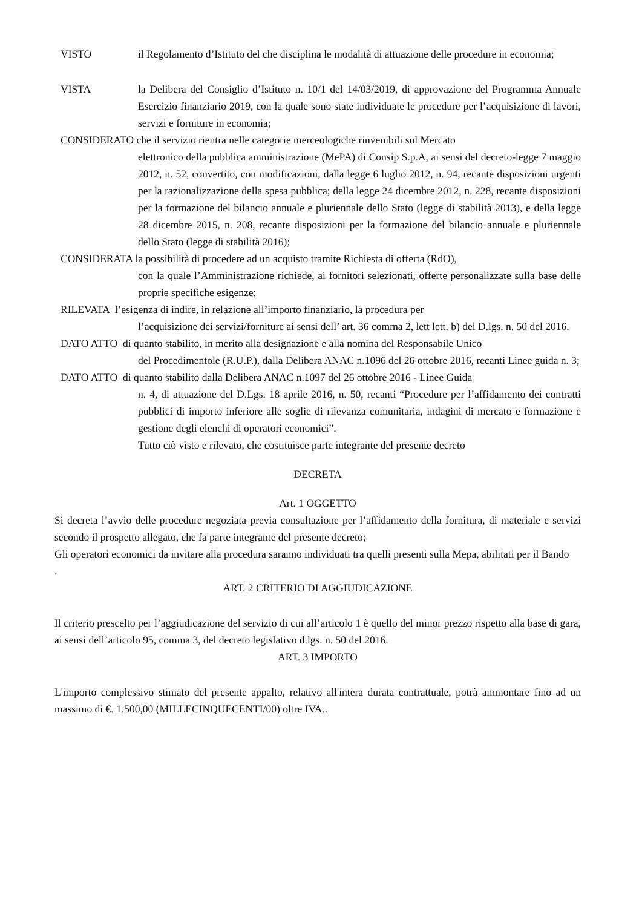VISTO il Regolamento d’Istituto del che disciplina le modalità di attuazione delle procedure in economia;
VISTA la Delibera del Consiglio d’Istituto n. 10/1 del 14/03/2019, di approvazione del Programma Annuale Esercizio finanziario 2019, con la quale sono state individuate le procedure per l’acquisizione di lavori, servizi e forniture in economia;
CONSIDERATO che il servizio rientra nelle categorie merceologiche rinvenibili sul Mercato
elettronico della pubblica amministrazione (MePA) di Consip S.p.A, ai sensi del decreto-legge 7 maggio 2012, n. 52, convertito, con modificazioni, dalla legge 6 luglio 2012, n. 94, recante disposizioni urgenti per la razionalizzazione della spesa pubblica; della legge 24 dicembre 2012, n. 228, recante disposizioni per la formazione del bilancio annuale e pluriennale dello Stato (legge di stabilità 2013), e della legge 28 dicembre 2015, n. 208, recante disposizioni per la formazione del bilancio annuale e pluriennale dello Stato (legge di stabilità 2016);
CONSIDERATA la possibilità di procedere ad un acquisto tramite Richiesta di offerta (RdO),
con la quale l’Amministrazione richiede, ai fornitori selezionati, offerte personalizzate sulla base delle proprie specifiche esigenze;
RILEVATA l’esigenza di indire, in relazione all’importo finanziario, la procedura per
l’acquisizione dei servizi/forniture ai sensi dell’ art. 36 comma 2, lett lett. b) del D.lgs. n. 50 del 2016.
DATO ATTO di quanto stabilito, in merito alla designazione e alla nomina del Responsabile Unico
del Procedimentole (R.U.P.), dalla Delibera ANAC n.1096 del 26 ottobre 2016, recanti Linee guida n. 3;
DATO ATTO di quanto stabilito dalla Delibera ANAC n.1097 del 26 ottobre 2016 - Linee Guida
n. 4, di attuazione del D.Lgs. 18 aprile 2016, n. 50, recanti “Procedure per l’affidamento dei contratti pubblici di importo inferiore alle soglie di rilevanza comunitaria, indagini di mercato e formazione e gestione degli elenchi di operatori economici”.
Tutto ciò visto e rilevato, che costituisce parte integrante del presente decreto
DECRETA
Art. 1 OGGETTO
Si decreta l’avvio delle procedure negoziata previa consultazione per l’affidamento della fornitura, di materiale e servizi secondo il prospetto allegato, che fa parte integrante del presente decreto;
Gli operatori economici da invitare alla procedura saranno individuati tra quelli presenti sulla Mepa, abilitati per il Bando
.
ART. 2 CRITERIO DI AGGIUDICAZIONE
Il criterio prescelto per l’aggiudicazione del servizio di cui all’articolo 1 è quello del minor prezzo rispetto alla base di gara, ai sensi dell’articolo 95, comma 3, del decreto legislativo d.lgs. n. 50 del 2016.
ART. 3 IMPORTO
L'importo complessivo stimato del presente appalto, relativo all'intera durata contrattuale, potrà ammontare fino ad un massimo di €. 1.500,00 (MILLECINQUECENTI/00) oltre IVA..